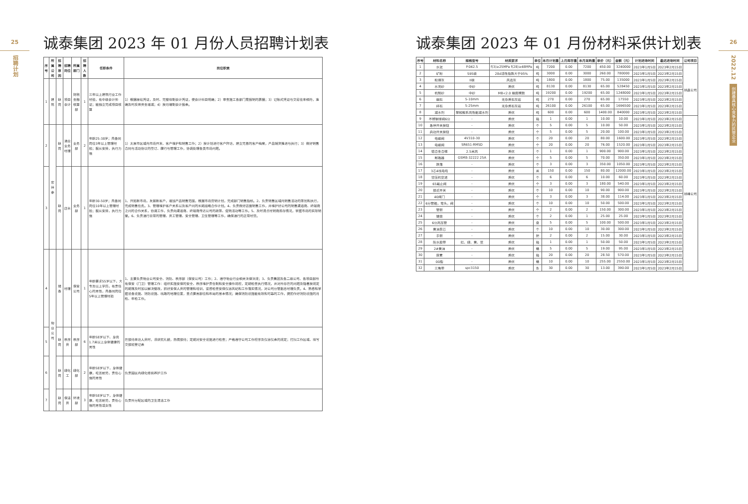25
招聘计划
诚泰集团 2023 年 01 月份人员招聘计划表
| 序号 | 所属公司 | 招聘原因 | 招聘岗位 | 所属部门 | 招聘人数 | 任职条件 | 岗位职责 |
| --- | --- | --- | --- | --- | --- | --- | --- |
| 1 | 建筑 | 缺岗 | 项目会计 | 财税金融核算部 | 1 | 三年以上建筑行业工作经验，有中级会计师证；能独立完成项目核算 | 1）根据原始凭证，及时、完整填制会计凭证，使会计科目明确；2）审查施工各部门需报销的票据；3）记账式凭证与交易往来相符，准确及时反映资金增减；4）按月编制会计报表。 |
| 2 | 宏祥泰 | 缺岗 | 酒业业务经理 | 业务部 | 2 | 年龄25-38岁；具备同岗位3年以上管理经验；服从安排，执行力强 | 1）太原市区域内市场开发、客户维护和销售工作；2）按计划进行客户拜访，建立完善的客户档案，产品铺货推进与执行；3）做好销售合同与活动协议的签订、履行与管理工作，协调处理各类市场问题。 |
| 3 | | 缺岗 | 店长 | 业务部 | 1 | 年龄30-50岁；具备同岗位10年以上管理经验；服从安排，执行力强 | 1、开拓新市场，发展新客户，增加产品销售范围，根据市场营销计划，完成部门销售指标。2、负责销售区域内销售活动的策划和执行，完成销售任务。3、管理维护客户关系以及客户间的长期战略合作计划。4、负责做好店面销售工作，并维护好公司的销售渠道商、终端商之间的合作关系，协调工作，负责向渠道商、终端商传达公司的政策、促销活动等工作。5、及时清点经销商库存情况，掌握市场的实际销量。6、负责酒行日常的管理、员工管理、安全管理、卫生管理等工作，确保酒行的正常经营。 |
| 4 | 物业公司 | 储备 | 经理 | 保安公司 | 1 | 年龄要求55岁以下，大专及以上学历，有责任心的男性，具备同岗位5年以上管理经验 | 1、主要负责物业公司安全、消防、秩序部（保安公司）工作；2、遵守物业行业相关法律法规；3、负责集团及各二级公司、各项目部所有保安（门卫）管理工作：组织实施安保的安全、秩序维护责任制和安全操作规程，定期检查执行情况，并对所存在的问题及隐患按规定的期限及时加以解决整改，抓好安保人员的管理和培训，监督检查安保仪容风纪和工作落实情况，对公司分管副总经理负责。4、熟悉和掌握设备设施、消防设施、线路的地理位置，重点要害部位和布局的基本情况；确保消防设施能有效和可靠的工作，提前作好消防设施的月检、年检工作。 |
| 5 | | 缺岗 | 秩序员 | 秩序部 | 6 | 年龄58岁以下、身高1.7米以上身体健康的男性 | 在接待来访人员时，须讲究礼貌，热情接待；定期对安全设施进行检查；严格遵守公司工作程序及仪容仪表的规定；打扫工作区域、填写交接班登记表 |
| 6 | | 缺岗 | 绿化工 | 绿化部 | 2 | 年龄58岁以下，身体健康，吃苦耐劳，责任心强的男性 | 负责园区内绿化修剪养护工作 |
| 7 | | 缺岗 | 保洁员 | 环境部 | 3 | 年龄58岁以下，身体健康，吃苦耐劳，责任心强的男性或女性 | 负责所分配区域的卫生清洁工作 |
诚泰集团 2023 年 01 月份材料采供计划表
| 序号 | 材料名称 | 规格型号 | 材质要求 | 单位 | 本月计划量 | 上月库存量 | 本月采购量 | 单价（元） | 金额（元） | 计划进场时间 | 最迟进场时间 | 公司项目 |
| --- | --- | --- | --- | --- | --- | --- | --- | --- | --- | --- | --- | --- |
| 1 | 水泥 | P.042.5 | f(3)≥25MPa f(28)≥48MPa | 吨 | 7200 | 0.00 | 7200 | 450.00 | 3240000 | 2023年1月5日 | 2023年2月15日 | 旭鑫公司 |
| 2 | 矿粉 | S95级 | 28d活性指数大于95% | 吨 | 3000 | 0.00 | 3000 | 260.00 | 780000 | 2023年1月5日 | 2023年2月15日 | |
| 3 | 粉煤灰 | II级 | 风选灰 | 吨 | 1800 | 0.00 | 1800 | 75.00 | 135000 | 2023年1月5日 | 2023年2月15日 | |
| 4 | 水洗砂 | 中砂 | 质优 | 吨 | 8130 | 0.00 | 8130 | 65.00 | 528450 | 2023年1月5日 | 2023年2月15日 | |
| 5 | 机制砂 | 中砂 | MB<2.0 细度模数 | 吨 | 19200 | 0.00 | 19200 | 65.00 | 1248000 | 2023年1月5日 | 2023年2月15日 | |
| 6 | 细石 | 5-10mm | 无杂质石灰岩 | 吨 | 270 | 0.00 | 270 | 65.00 | 17550 | 2023年1月5日 | 2023年2月15日 | |
| 7 | 碎石 | 5-25mm | 无杂质石灰岩 | 吨 | 26100 | 0.00 | 26100 | 65.00 | 1696500 | 2023年1月5日 | 2023年2月15日 | |
| 8 | 减水剂 | 聚羧酸系高性能减水剂 | 质优 | 吨 | 600 | 0.00 | 600 | 1400.00 | 840000 | 2023年1月5日 | 2023年2月15日 | |
| 9 | 不锈钢球阀6分 | - | 质优 | 箱 | 1 | 0.00 | 1 | 10.00 | 10.00 | 2023年1月5日 | 2023年2月15日 | 旭峰公司 |
| 10 | 急停开关按钮 | - | 质优 | 个 | 5 | 0.00 | 5 | 10.00 | 50.00 | 2023年1月5日 | 2023年2月15日 | |
| 11 | 启动开关按钮 | - | 质优 | 个 | 5 | 0.00 | 5 | 20.00 | 100.00 | 2023年1月5日 | 2023年2月15日 | |
| 12 | 电磁阀 | 4V310-30 | 质优 | 个 | 20 | 0.00 | 20 | 80.00 | 1600.00 | 2023年1月5日 | 2023年2月15日 | |
| 13 | 电磁阀 | SR651-RMSD | 质优 | 个 | 20 | 0.00 | 20 | 76.00 | 1520.00 | 2023年1月5日 | 2023年2月15日 | |
| 14 | 铝合金合梯 | 2.5米高 | 质优 | 个 | 1 | 0.00 | 1 | 900.00 | 900.00 | 2023年1月5日 | 2023年2月15日 | |
| 15 | 断路器 | GSM8-32222 25A | 质优 | 个 | 5 | 0.00 | 5 | 70.00 | 350.00 | 2023年1月5日 | 2023年2月15日 | |
| 16 | 跌落 | - | 质优 | 个 | 3 | 0.00 | 3 | 350.00 | 1050.00 | 2023年1月5日 | 2023年2月15日 | |
| 17 | 3芯4线电缆 | - | 质优 | 米 | 150 | 0.00 | 150 | 80.00 | 12000.00 | 2023年1月5日 | 2023年2月15日 | |
| 18 | 空压机空滤 | - | 质优 | 个 | 6 | 0.00 | 6 | 10.00 | 60.00 | 2023年1月5日 | 2023年2月15日 | |
| 19 | 65截止阀 | - | 质优 | 个 | 3 | 0.00 | 3 | 180.00 | 540.00 | 2023年1月5日 | 2023年2月15日 | |
| 20 | 接近开关 | - | 质优 | 个 | 10 | 0.00 | 10 | 90.00 | 900.00 | 2023年1月5日 | 2023年2月15日 | |
| 21 | 40阀门 | - | 质优 | 个 | 3 | 0.00 | 3 | 38.00 | 114.00 | 2023年1月5日 | 2023年2月15日 | |
| 22 | 6分管箍，弯头，阀 | - | 质优 | 个 | 10 | 0.00 | 10 | 50.00 | 500.00 | 2023年1月5日 | 2023年2月15日 | |
| 23 | 管钳 | - | 质优 | 个 | 2 | 0.00 | 2 | 150.00 | 300.00 | 2023年1月5日 | 2023年2月15日 | |
| 24 | 键盘 | - | 质优 | 个 | 2 | 0.00 | 1 | 25.00 | 25.00 | 2023年1月5日 | 2023年2月15日 | |
| 25 | 6分高压管 | - | 质优 | 盘 | 5 | 0.00 | 5 | 100.00 | 500.00 | 2023年1月5日 | 2023年2月15日 | |
| 26 | 黄油泵芯 | - | 质优 | 个 | 10 | 0.00 | 10 | 30.00 | 300.00 | 2023年1月5日 | 2023年2月15日 | |
| 27 | 手钳 | - | 质优 | 把 | 2 | 0.00 | 2 | 15.00 | 30.00 | 2023年1月5日 | 2023年2月15日 | |
| 28 | 防水胶带 | 红、绿、黄、蓝 | 质优 | 箱 | 1 | 0.00 | 1 | 50.00 | 50.00 | 2023年1月5日 | 2023年2月15日 | |
| 29 | 2#黄油 | - | 质优 | 桶 | 5 | 0.00 | 5 | 19.00 | 95.00 | 2023年1月5日 | 2023年2月15日 | |
| 30 | 尿素 | - | 质优 | 箱 | 20 | 0.00 | 20 | 28.50 | 570.00 | 2023年1月5日 | 2023年2月15日 | |
| 31 | 00脂 | - | 质优 | 桶 | 10 | 0.00 | 10 | 255.00 | 2550.00 | 2023年1月5日 | 2023年2月15日 | |
| 32 | 三角带 | spc3150 | 质优 | 条 | 30 | 0.00 | 30 | 13.00 | 390.00 | 2023年1月5日 | 2023年2月15日 | |
26
2022.12
创建最具核心竞争力的民营企业